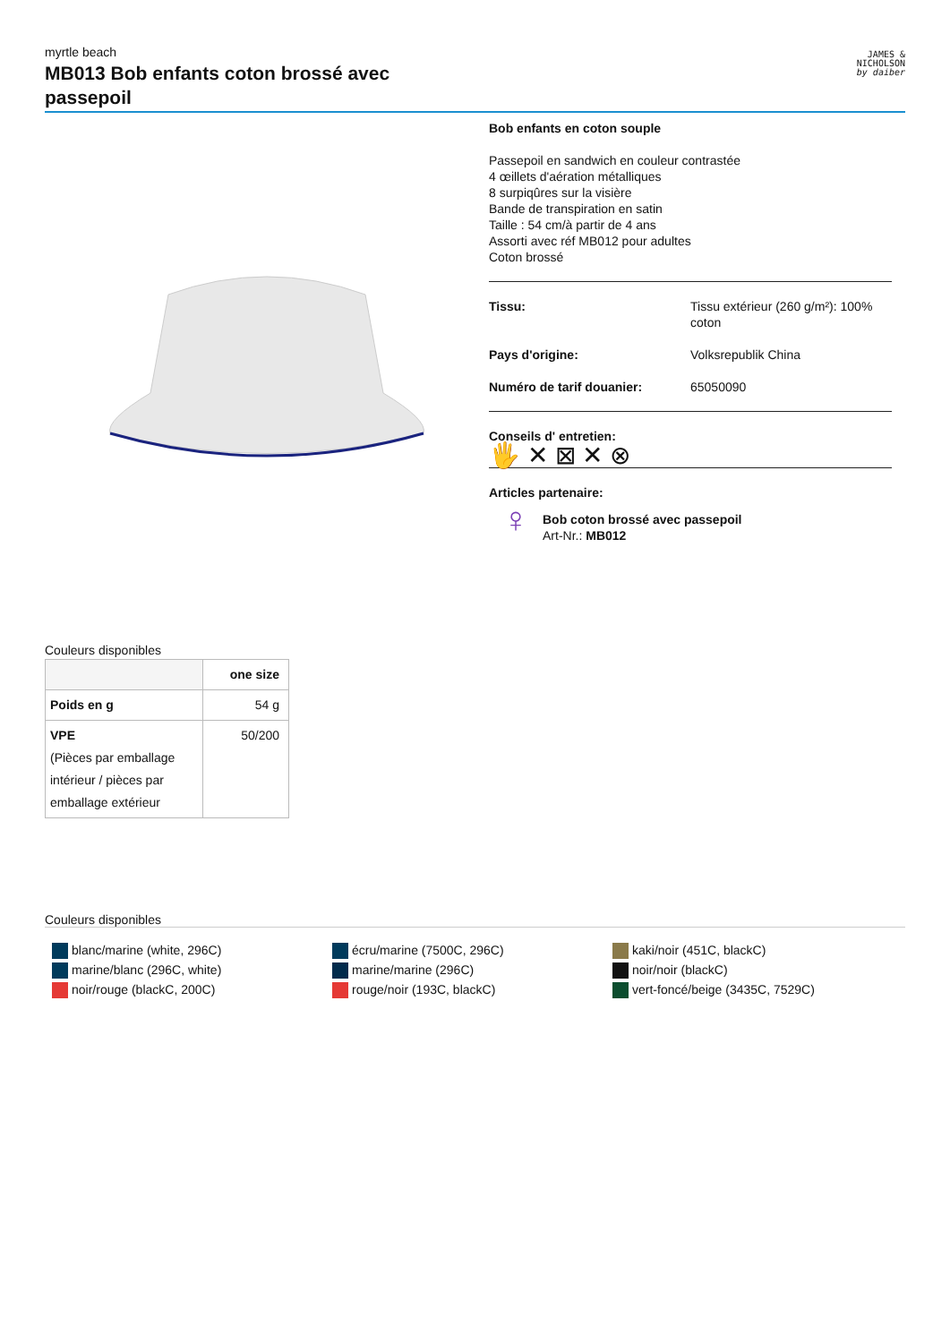myrtle beach
MB013 Bob enfants coton brossé avec passepoil
JAMES &
NICHOLSON
by daiber
Bob enfants en coton souple
Passepoil en sandwich en couleur contrastée
4 œillets d'aération métalliques
8 surpiqûres sur la visière
Bande de transpiration en satin
Taille : 54 cm/à partir de 4 ans
Assorti avec réf MB012 pour adultes
Coton brossé
| Tissu: | Tissu extérieur (260 g/m²): 100% coton |
| Pays d'origine: | Volksrepublik China |
| Numéro de tarif douanier: | 65050090 |
Conseils d' entretien:
🖐 ✕ ⊠ ✕ ⊗
Articles partenaire:
♀
Bob coton brossé avec passepoil
Art-Nr.: MB012
Couleurs disponibles
| | one size |
| --- | --- |
| Poids en g | 54 g |
| VPE (Pièces par emballage intérieur / pièces par emballage extérieur | 50/200 |
Couleurs disponibles
blanc/marine (white, 296C)
marine/blanc (296C, white)
noir/rouge (blackC, 200C)
écru/marine (7500C, 296C)
marine/marine (296C)
rouge/noir (193C, blackC)
kaki/noir (451C, blackC)
noir/noir (blackC)
vert-foncé/beige (3435C, 7529C)